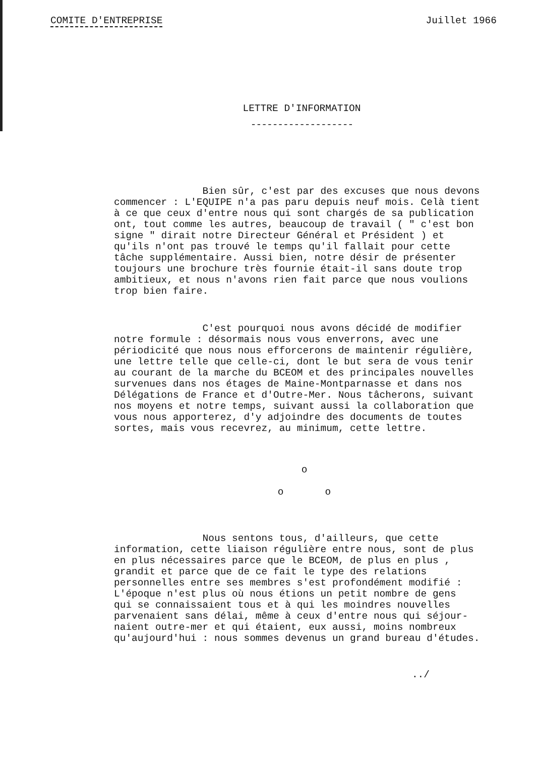COMITE D'ENTREPRISE Juillet 1966
LETTRE D'INFORMATION
-------------------
Bien sûr, c'est par des excuses que nous devons commencer : L'EQUIPE n'a pas paru depuis neuf mois. Celà tient à ce que ceux d'entre nous qui sont chargés de sa publication ont, tout comme les autres, beaucoup de travail ( " c'est bon signe " dirait notre Directeur Général et Président ) et qu'ils n'ont pas trouvé le temps qu'il fallait pour cette tâche supplémentaire. Aussi bien, notre désir de présenter toujours une brochure très fournie était-il sans doute trop ambitieux, et nous n'avons rien fait parce que nous voulions trop bien faire.
C'est pourquoi nous avons décidé de modifier notre formule : désormais nous vous enverrons, avec une périodicité que nous nous efforcerons de maintenir régulière, une lettre telle que celle-ci, dont le but sera de vous tenir au courant de la marche du BCEOM et des principales nouvelles survenues dans nos étages de Maine-Montparnasse et dans nos Délégations de France et d'Outre-Mer. Nous tâcherons, suivant nos moyens et notre temps, suivant aussi la collaboration que vous nous apporterez, d'y adjoindre des documents de toutes sortes, mais vous recevrez, au minimum, cette lettre.
o
o o
Nous sentons tous, d'ailleurs, que cette information, cette liaison régulière entre nous, sont de plus en plus nécessaires parce que le BCEOM, de plus en plus , grandit et parce que de ce fait le type des relations personnelles entre ses membres s'est profondément modifié : L'époque n'est plus où nous étions un petit nombre de gens qui se connaissaient tous et à qui les moindres nouvelles parvenaient sans délai, même à ceux d'entre nous qui séjour- naient outre-mer et qui étaient, eux aussi, moins nombreux qu'aujourd'hui : nous sommes devenus un grand bureau d'études.
../